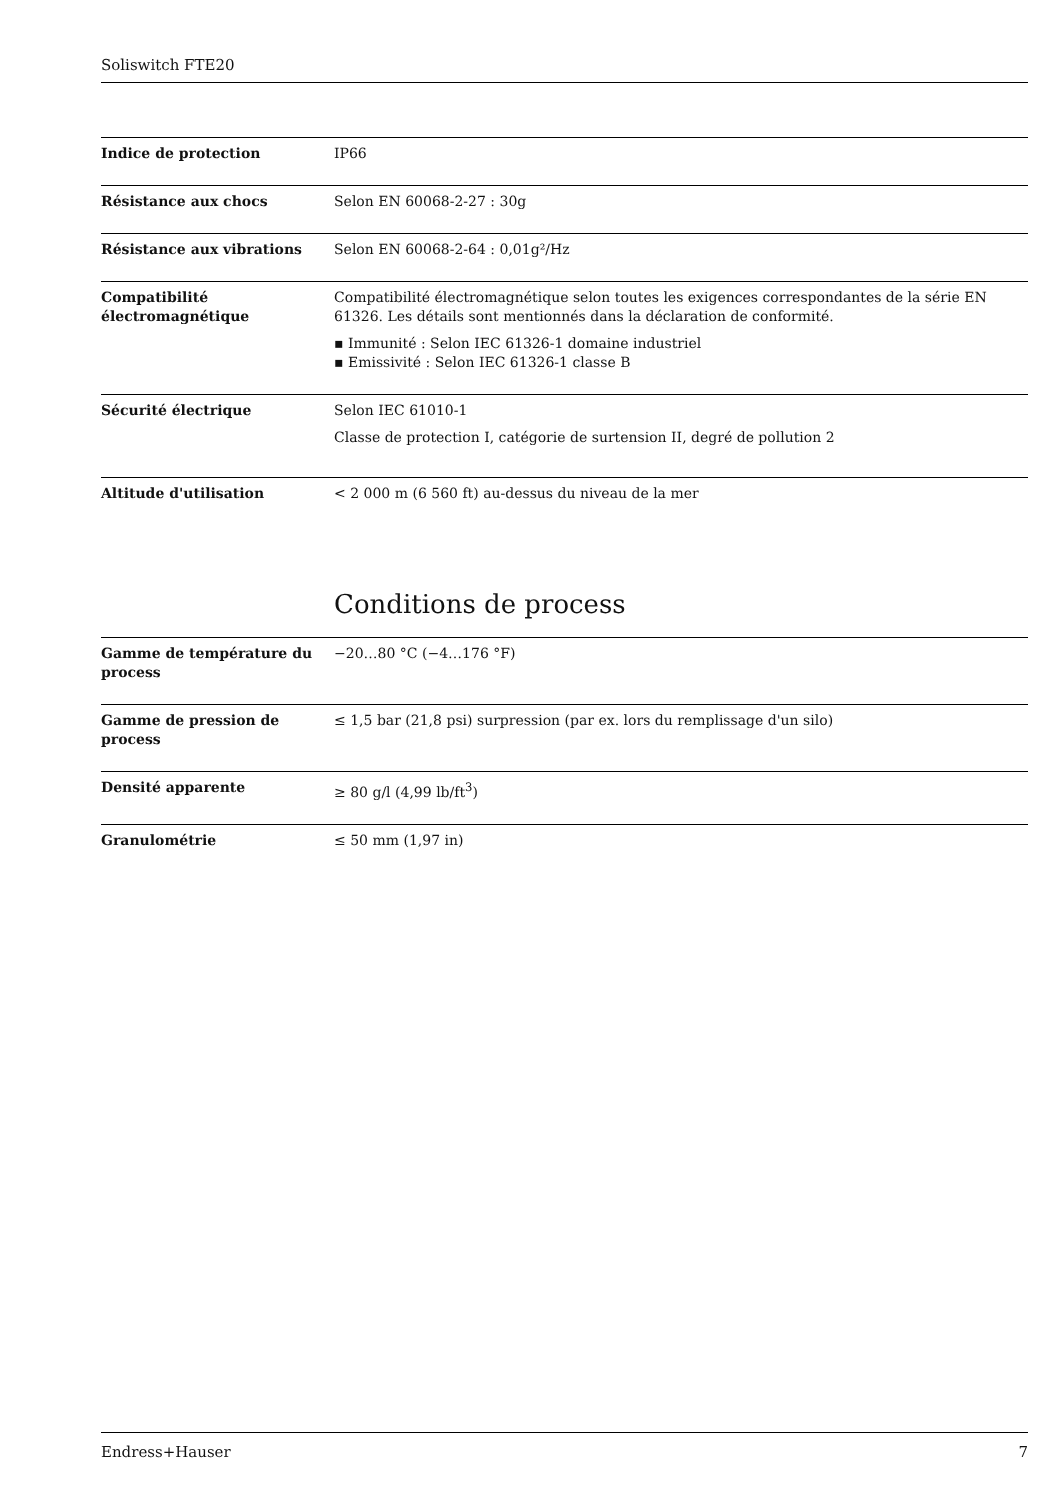Soliswitch FTE20
| Indice de protection | IP66 |
| Résistance aux chocs | Selon EN 60068-2-27 : 30g |
| Résistance aux vibrations | Selon EN 60068-2-64 : 0,01g²/Hz |
| Compatibilité électromagnétique | Compatibilité électromagnétique selon toutes les exigences correspondantes de la série EN 61326. Les détails sont mentionnés dans la déclaration de conformité. ▪ Immunité : Selon IEC 61326-1 domaine industriel ▪ Emissivité : Selon IEC 61326-1 classe B |
| Sécurité électrique | Selon IEC 61010-1 Classe de protection I, catégorie de surtension II, degré de pollution 2 |
| Altitude d'utilisation | < 2 000 m (6 560 ft) au-dessus du niveau de la mer |
Conditions de process
| Gamme de température du process | −20…80 °C (−4…176 °F) |
| Gamme de pression de process | ≤ 1,5 bar (21,8 psi) surpression (par ex. lors du remplissage d'un silo) |
| Densité apparente | ≥ 80 g/l (4,99 lb/ft<sup>3</sup>) |
| Granulométrie | ≤ 50 mm (1,97 in) |
Endress+Hauser 7